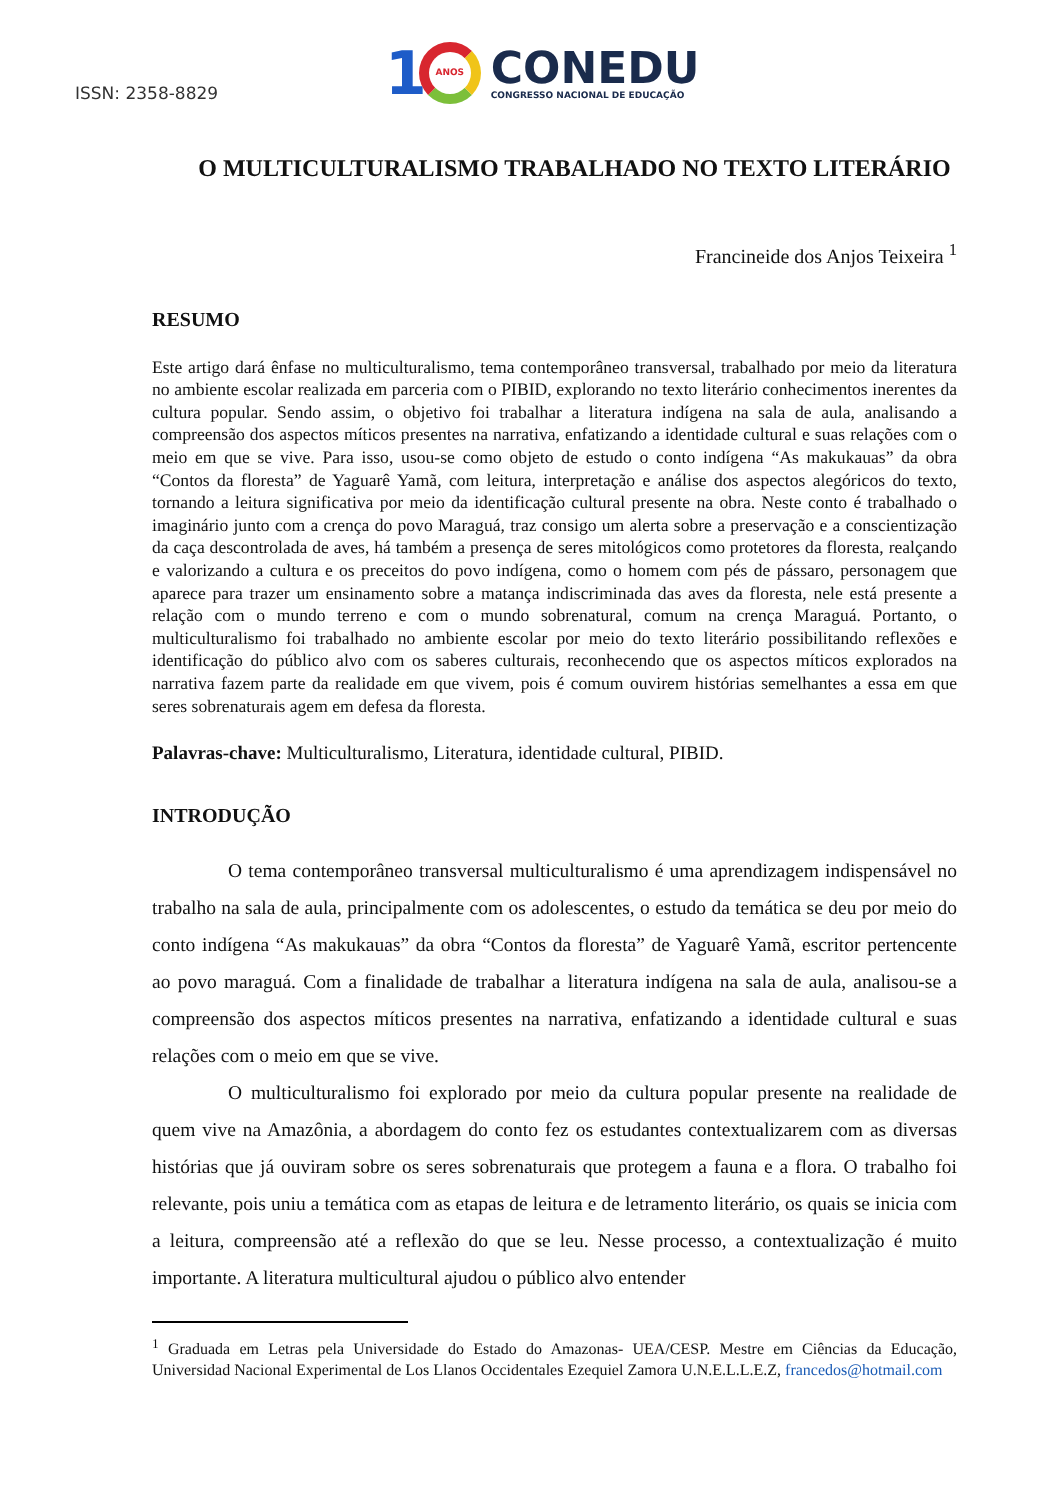ISSN: 2358-8829
1
ANOS
CONEDU
CONGRESSO NACIONAL DE EDUCAÇÃO
O MULTICULTURALISMO TRABALHADO NO TEXTO LITERÁRIO
Francineide dos Anjos Teixeira <sup>1</sup>
RESUMO
Este artigo dará ênfase no multiculturalismo, tema contemporâneo transversal, trabalhado por meio da literatura no ambiente escolar realizada em parceria com o PIBID, explorando no texto literário conhecimentos inerentes da cultura popular. Sendo assim, o objetivo foi trabalhar a literatura indígena na sala de aula, analisando a compreensão dos aspectos míticos presentes na narrativa, enfatizando a identidade cultural e suas relações com o meio em que se vive. Para isso, usou-se como objeto de estudo o conto indígena “As makukauas” da obra “Contos da floresta” de Yaguarê Yamã, com leitura, interpretação e análise dos aspectos alegóricos do texto, tornando a leitura significativa por meio da identificação cultural presente na obra. Neste conto é trabalhado o imaginário junto com a crença do povo Maraguá, traz consigo um alerta sobre a preservação e a conscientização da caça descontrolada de aves, há também a presença de seres mitológicos como protetores da floresta, realçando e valorizando a cultura e os preceitos do povo indígena, como o homem com pés de pássaro, personagem que aparece para trazer um ensinamento sobre a matança indiscriminada das aves da floresta, nele está presente a relação com o mundo terreno e com o mundo sobrenatural, comum na crença Maraguá. Portanto, o multiculturalismo foi trabalhado no ambiente escolar por meio do texto literário possibilitando reflexões e identificação do público alvo com os saberes culturais, reconhecendo que os aspectos míticos explorados na narrativa fazem parte da realidade em que vivem, pois é comum ouvirem histórias semelhantes a essa em que seres sobrenaturais agem em defesa da floresta.
Palavras-chave: Multiculturalismo, Literatura, identidade cultural, PIBID.
INTRODUÇÃO
O tema contemporâneo transversal multiculturalismo é uma aprendizagem indispensável no trabalho na sala de aula, principalmente com os adolescentes, o estudo da temática se deu por meio do conto indígena “As makukauas” da obra “Contos da floresta” de Yaguarê Yamã, escritor pertencente ao povo maraguá. Com a finalidade de trabalhar a literatura indígena na sala de aula, analisou-se a compreensão dos aspectos míticos presentes na narrativa, enfatizando a identidade cultural e suas relações com o meio em que se vive.
O multiculturalismo foi explorado por meio da cultura popular presente na realidade de quem vive na Amazônia, a abordagem do conto fez os estudantes contextualizarem com as diversas histórias que já ouviram sobre os seres sobrenaturais que protegem a fauna e a flora. O trabalho foi relevante, pois uniu a temática com as etapas de leitura e de letramento literário, os quais se inicia com a leitura, compreensão até a reflexão do que se leu. Nesse processo, a contextualização é muito importante. A literatura multicultural ajudou o público alvo entender
<sup>1</sup> Graduada em Letras pela Universidade do Estado do Amazonas- UEA/CESP. Mestre em Ciências da Educação, Universidad Nacional Experimental de Los Llanos Occidentales Ezequiel Zamora U.N.E.L.L.E.Z, francedos@hotmail.com